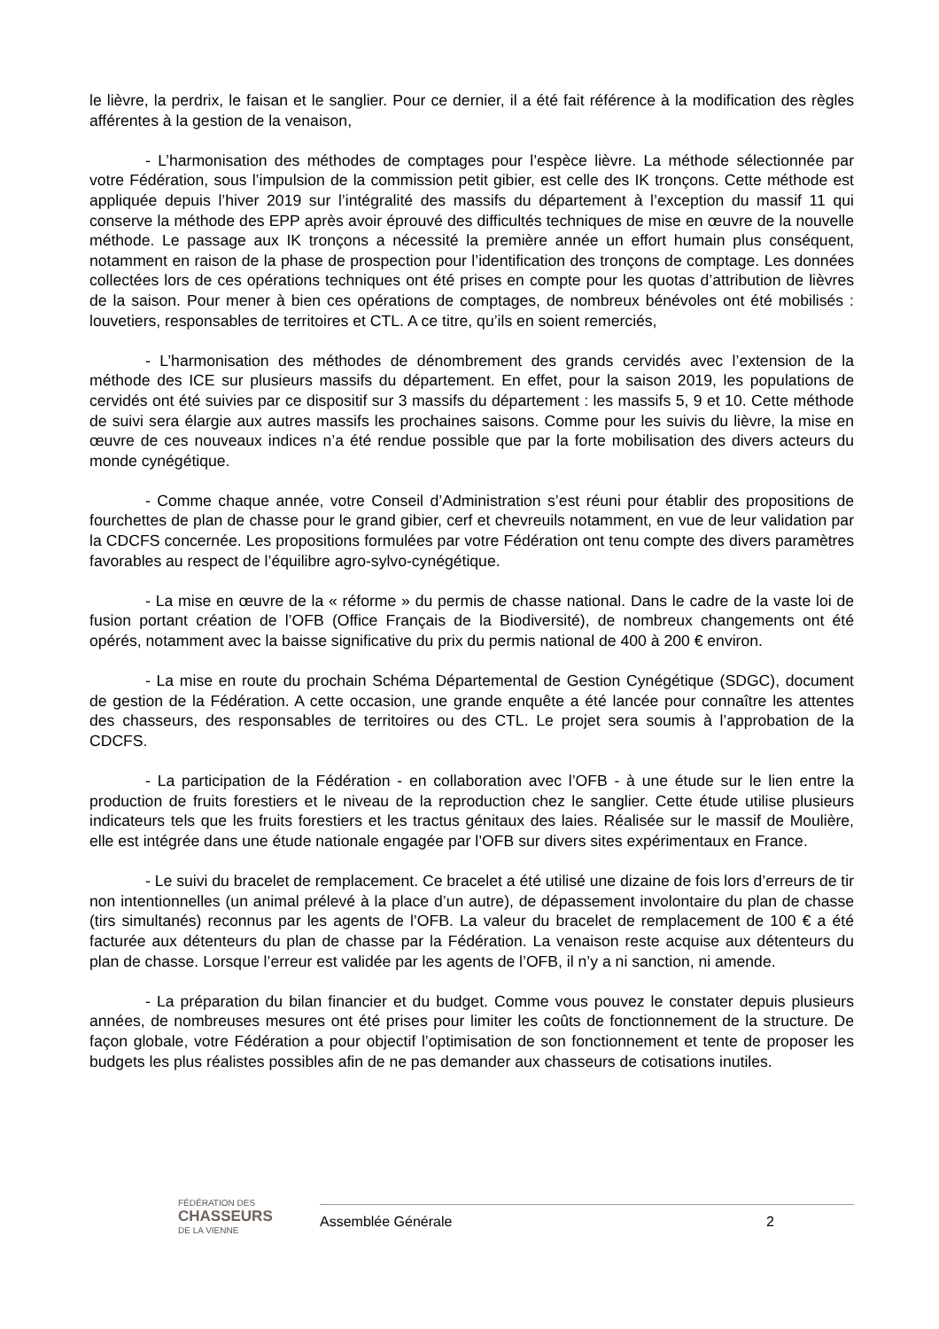le lièvre, la perdrix, le faisan et le sanglier. Pour ce dernier, il a été fait référence à la modification des règles afférentes à la gestion de la venaison,
- L’harmonisation des méthodes de comptages pour l’espèce lièvre. La méthode sélectionnée par votre Fédération, sous l’impulsion de la commission petit gibier, est celle des IK tronçons. Cette méthode est appliquée depuis l’hiver 2019 sur l’intégralité des massifs du département à l’exception du massif 11 qui conserve la méthode des EPP après avoir éprouvé des difficultés techniques de mise en œuvre de la nouvelle méthode. Le passage aux IK tronçons a nécessité la première année un effort humain plus conséquent, notamment en raison de la phase de prospection pour l’identification des tronçons de comptage. Les données collectées lors de ces opérations techniques ont été prises en compte pour les quotas d’attribution de lièvres de la saison. Pour mener à bien ces opérations de comptages, de nombreux bénévoles ont été mobilisés : louvetiers, responsables de territoires et CTL. A ce titre, qu’ils en soient remerciés,
- L’harmonisation des méthodes de dénombrement des grands cervidés avec l’extension de la méthode des ICE sur plusieurs massifs du département. En effet, pour la saison 2019, les populations de cervidés ont été suivies par ce dispositif sur 3 massifs du département : les massifs 5, 9 et 10. Cette méthode de suivi sera élargie aux autres massifs les prochaines saisons. Comme pour les suivis du lièvre, la mise en œuvre de ces nouveaux indices n’a été rendue possible que par la forte mobilisation des divers acteurs du monde cynégétique.
- Comme chaque année, votre Conseil d’Administration s’est réuni pour établir des propositions de fourchettes de plan de chasse pour le grand gibier, cerf et chevreuils notamment, en vue de leur validation par la CDCFS concernée. Les propositions formulées par votre Fédération ont tenu compte des divers paramètres favorables au respect de l’équilibre agro-sylvo-cynégétique.
- La mise en œuvre de la « réforme » du permis de chasse national. Dans le cadre de la vaste loi de fusion portant création de l’OFB (Office Français de la Biodiversité), de nombreux changements ont été opérés, notamment avec la baisse significative du prix du permis national de 400 à 200 € environ.
- La mise en route du prochain Schéma Départemental de Gestion Cynégétique (SDGC), document de gestion de la Fédération. A cette occasion, une grande enquête a été lancée pour connaître les attentes des chasseurs, des responsables de territoires ou des CTL. Le projet sera soumis à l’approbation de la CDCFS.
- La participation de la Fédération - en collaboration avec l’OFB - à une étude sur le lien entre la production de fruits forestiers et le niveau de la reproduction chez le sanglier. Cette étude utilise plusieurs indicateurs tels que les fruits forestiers et les tractus génitaux des laies. Réalisée sur le massif de Moulière, elle est intégrée dans une étude nationale engagée par l’OFB sur divers sites expérimentaux en France.
- Le suivi du bracelet de remplacement. Ce bracelet a été utilisé une dizaine de fois lors d’erreurs de tir non intentionnelles (un animal prélevé à la place d’un autre), de dépassement involontaire du plan de chasse (tirs simultanés) reconnus par les agents de l’OFB. La valeur du bracelet de remplacement de 100 € a été facturée aux détenteurs du plan de chasse par la Fédération. La venaison reste acquise aux détenteurs du plan de chasse. Lorsque l’erreur est validée par les agents de l’OFB, il n’y a ni sanction, ni amende.
- La préparation du bilan financier et du budget. Comme vous pouvez le constater depuis plusieurs années, de nombreuses mesures ont été prises pour limiter les coûts de fonctionnement de la structure. De façon globale, votre Fédération a pour objectif l’optimisation de son fonctionnement et tente de proposer les budgets les plus réalistes possibles afin de ne pas demander aux chasseurs de cotisations inutiles.
FÉDÉRATION DES
CHASSEURS
DE LA VIENNE
Assemblée Générale 2